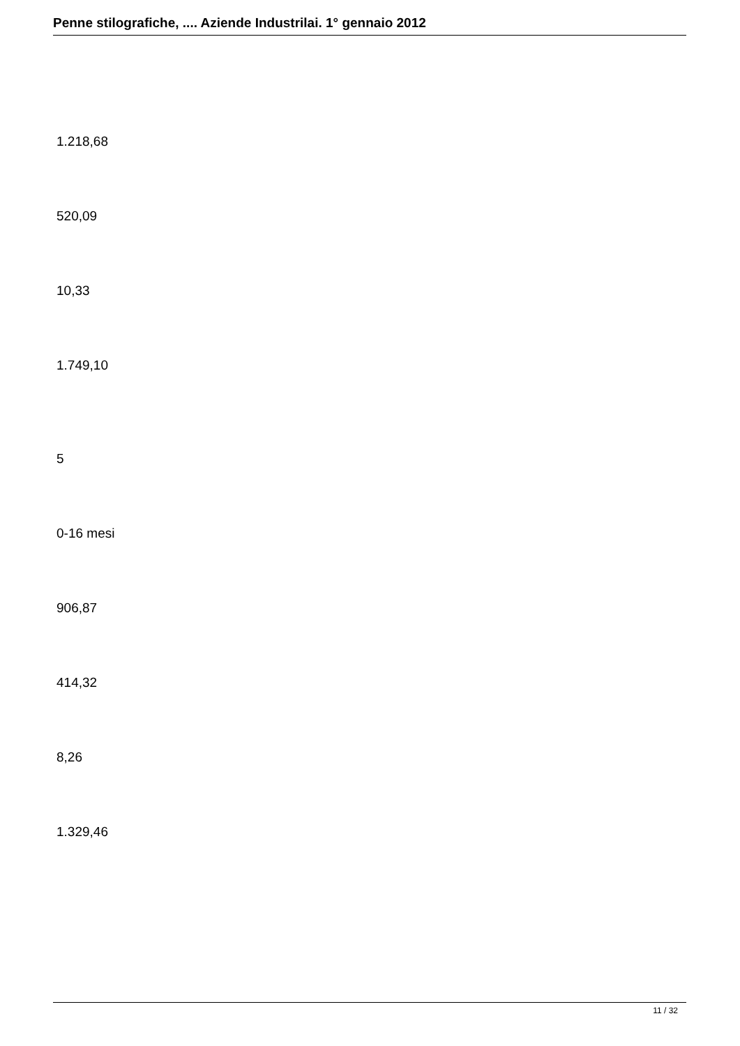Penne stilografiche, .... Aziende Industrilai. 1° gennaio 2012
1.218,68
520,09
10,33
1.749,10
5
0-16 mesi
906,87
414,32
8,26
1.329,46
11 / 32